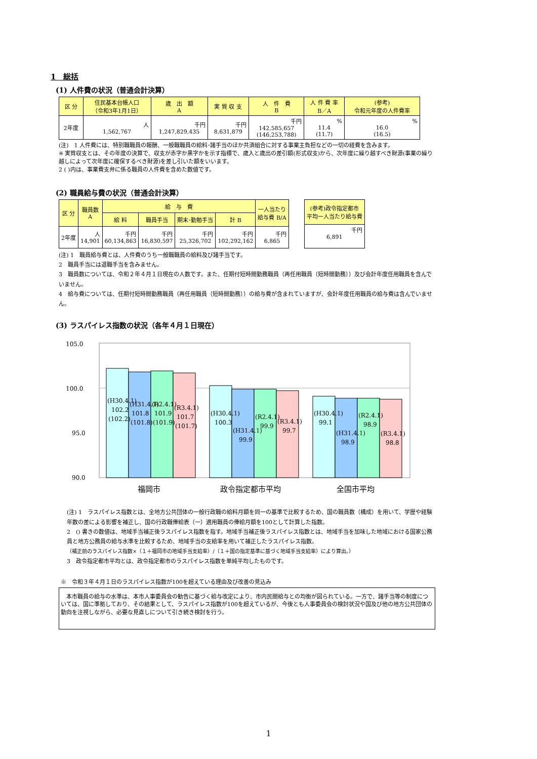1　総括
(1) 人件費の状況（普通会計決算）
| 区 分 | 住民基本台帳人口 （令和3年1月1日） | 歳 出 額 A | 実 質 収 支 | 人 件 費 B | 人 件 費 率 B／A | (参考) 令和元年度の人件費率 |
| --- | --- | --- | --- | --- | --- | --- |
| 2年度 | 人 1,562,767 | 千円 1,247,829,435 | 千円 8,631,879 | 千円 142,585,657 (146,253,788) | % 11.4 (11.7) | % 16.0 (16.5) |
(注)　1 人件費には、特別職職員の報酬、一般職職員の給料･諸手当のほか共済組合に対する事業主負担などの一切の経費を含みます。
※ 実質収支とは、その年度の決算で、収支が赤字か黒字かを示す指標で、歳入と歳出の差引額(形式収支)から、次年度に繰り越すべき財源(事業の繰り越しによって次年度に確保するべき財源)を差し引いた額をいいます。
2 ( )内は、事業費支弁に係る職員の人件費を含めた数値です。
(2) 職員給与費の状況（普通会計決算）
| 区 分 | 職員数 A | 給 与 費 | | | | 一人当たり 給与費 B/A |
| --- | --- | --- | --- | --- | --- | --- |
| | | 給 料 | 職員手当 | 期末･勤勉手当 | 計 B | |
| 2年度 | 人 14,901 | 千円 60,134,863 | 千円 16,830,597 | 千円 25,326,702 | 千円 102,292,162 | 千円 6,865 |
| (参考)政令指定都市 平均一人当たり給与費 |
| --- |
| 千円 6,891 |
(注) 1　職員給与費とは、人件費のうち一般職職員の給料及び諸手当です。
2　職員手当には退職手当を含みません。
3　職員数については、令和２年４月１日現在の人数です。また、任期付短時間勤務職員（再任用職員（短時間勤務））及び会計年度任用職員を含んでいません。
4　給与費については、任期付短時間勤務職員（再任用職員（短時間勤務））の給与費が含まれていますが、会計年度任用職員の給与費は含んでいません。
(3) ラスパイレス指数の状況（各年４月１日現在）
105.0
100.0
95.0
90.0
(H30.4.1)
102.2
(102.2)
(H31.4.1)
101.8
(101.8)
(R2.4.1)
101.9
(101.9)
(R3.4.1)
101.7
(101.7)
(H30.4.1)
100.3
(H31.4.1)
99.9
(R2.4.1)
99.9
(R3.4.1)
99.7
(H30.4.1)
99.1
(H31.4.1)
98.9
(R2.4.1)
98.9
(R3.4.1)
98.8
福岡市
政令指定都市平均
全国市平均
(注) 1　ラスパイレス指数とは、全地方公共団体の一般行政職の給料月額を同一の基準で比較するため、国の職員数（構成）を用いて、学歴や経験年数の差による影響を補正し、国の行政職俸給表（一）適用職員の俸給月額を100として計算した指数。
2　() 書きの数値は、地域手当補正後ラスパイレス指数を指す。地域手当補正後ラスパイレス指数とは、地域手当を加味した地域における国家公務員と地方公務員の給与水準を比較するため、地域手当の支給率を用いて補正したラスパイレス指数。
（補正前のラスパイレス指数×（１＋福岡市の地域手当支給率）/（１＋国の指定基準に基づく地域手当支給率）により算出。）
3　政令指定都市平均とは、政令指定都市のラスパイレス指数を単純平均したものです。
※　令和３年４月１日のラスパイレス指数が100を超えている理由及び改善の見込み
　本市職員の給与の水準は、本市人事委員会の勧告に基づく給与改定により、市内民間給与との均衡が図られている。一方で、諸手当等の制度については、国に準拠しており、その結果として、ラスパイレス指数が100を超えているが、今後とも人事委員会の検討状況や国及び他の地方公共団体の動向を注視しながら、必要な見直しについて引き続き検討を行う。
1